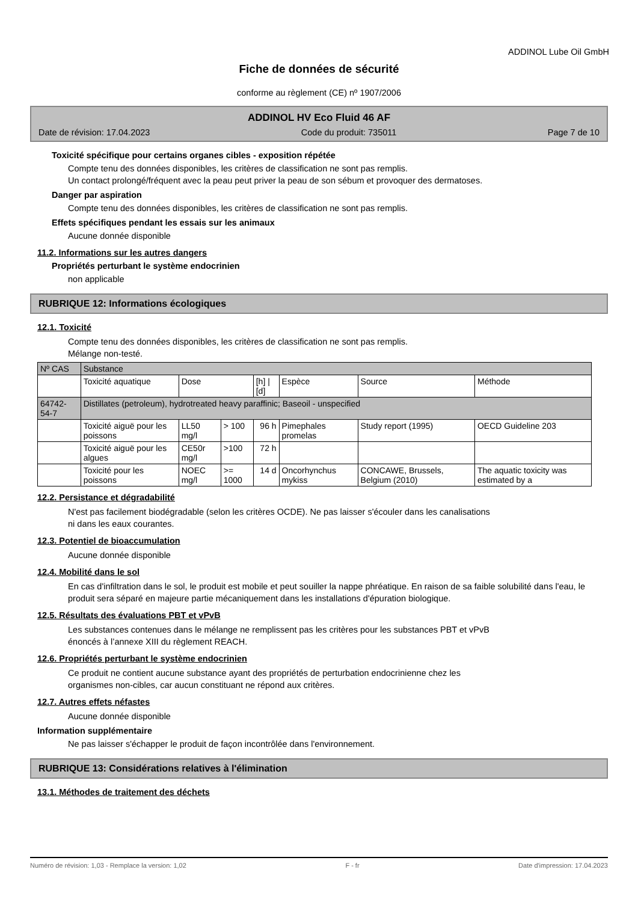ADDINOL Lube Oil GmbH
Fiche de données de sécurité
conforme au règlement (CE) nº 1907/2006
ADDINOL HV Eco Fluid 46 AF
Date de révision: 17.04.2023 Code du produit: 735011 Page 7 de 10
Toxicité spécifique pour certains organes cibles - exposition répétée
Compte tenu des données disponibles, les critères de classification ne sont pas remplis.
Un contact prolongé/fréquent avec la peau peut priver la peau de son sébum et provoquer des dermatoses.
Danger par aspiration
Compte tenu des données disponibles, les critères de classification ne sont pas remplis.
Effets spécifiques pendant les essais sur les animaux
Aucune donnée disponible
11.2. Informations sur les autres dangers
Propriétés perturbant le système endocrinien
non applicable
RUBRIQUE 12: Informations écologiques
12.1. Toxicité
Compte tenu des données disponibles, les critères de classification ne sont pas remplis.
Mélange non-testé.
| Nº CAS | Substance | | | | | | |
| --- | --- | --- | --- | --- | --- | --- | --- |
| | Toxicité aquatique | Dose | | [h] / [d] | Espèce | Source | Méthode |
| 64742-54-7 | Distillates (petroleum), hydrotreated heavy paraffinic; Baseoil - unspecified | | | | | | |
| | Toxicité aiguë pour les poissons | LL50 mg/l | > 100 | 96 h | Pimephales promelas | Study report (1995) | OECD Guideline 203 |
| | Toxicité aiguë pour les algues | CE50r mg/l | >100 | 72 h | | | |
| | Toxicité pour les poissons | NOEC mg/l | >= 1000 | 14 d | Oncorhynchus mykiss | CONCAWE, Brussels, Belgium (2010) | The aquatic toxicity was estimated by a |
12.2. Persistance et dégradabilité
N'est pas facilement biodégradable (selon les critères OCDE). Ne pas laisser s'écouler dans les canalisations
ni dans les eaux courantes.
12.3. Potentiel de bioaccumulation
Aucune donnée disponible
12.4. Mobilité dans le sol
En cas d'infiltration dans le sol, le produit est mobile et peut souiller la nappe phréatique. En raison de sa faible solubilité dans l'eau, le produit sera séparé en majeure partie mécaniquement dans les installations d'épuration biologique.
12.5. Résultats des évaluations PBT et vPvB
Les substances contenues dans le mélange ne remplissent pas les critères pour les substances PBT et vPvB
énoncés à l’annexe XIII du règlement REACH.
12.6. Propriétés perturbant le système endocrinien
Ce produit ne contient aucune substance ayant des propriétés de perturbation endocrinienne chez les
organismes non-cibles, car aucun constituant ne répond aux critères.
12.7. Autres effets néfastes
Aucune donnée disponible
Information supplémentaire
Ne pas laisser s'échapper le produit de façon incontrôlée dans l'environnement.
RUBRIQUE 13: Considérations relatives à l'élimination
13.1. Méthodes de traitement des déchets
Numéro de révision: 1,03 - Remplace la version: 1,02 F - fr Date d'impression: 17.04.2023